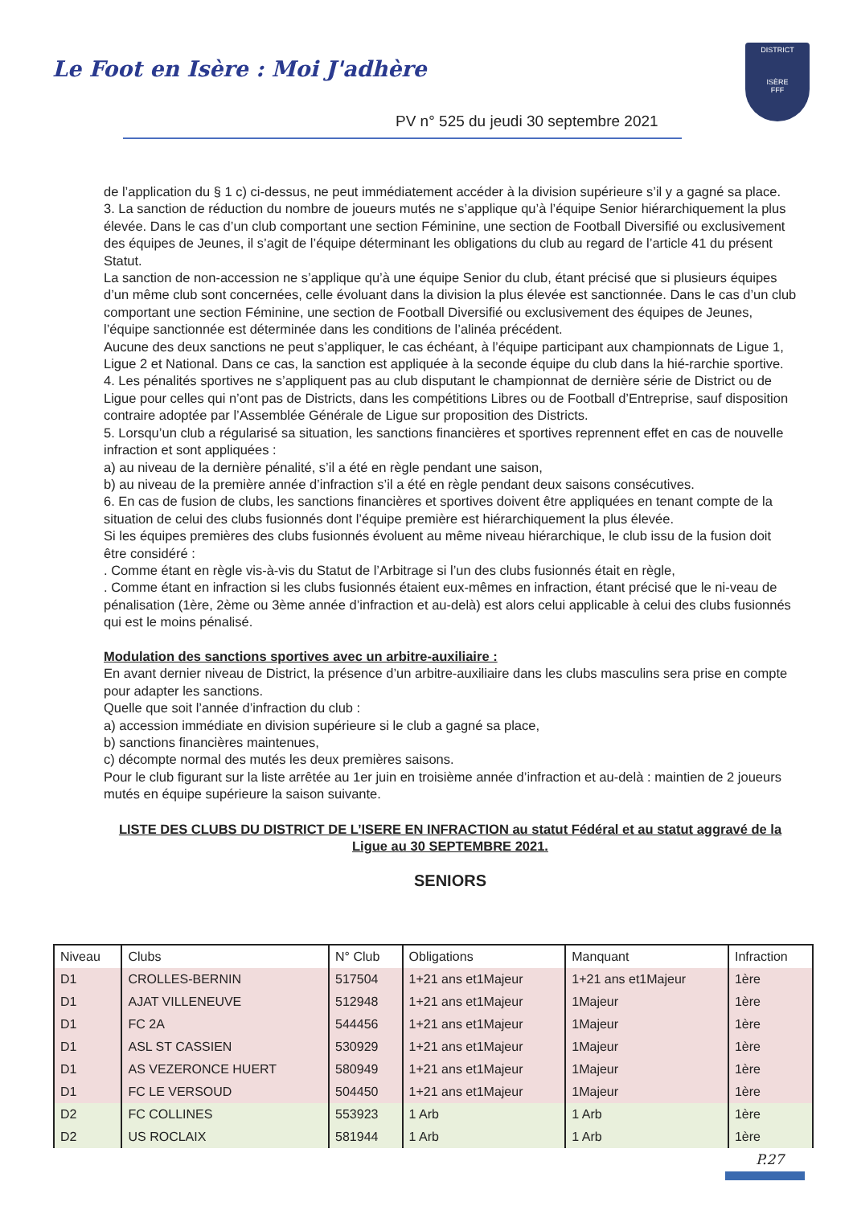Le Foot en Isère : Moi J'adhère
PV n° 525 du jeudi 30 septembre 2021
DISTRICT
ISÈRE
FFF
de l’application du § 1 c) ci-dessus, ne peut immédiatement accéder à la division supérieure s’il y a gagné sa place.
3. La sanction de réduction du nombre de joueurs mutés ne s’applique qu’à l’équipe Senior hiérarchiquement la plus élevée. Dans le cas d’un club comportant une section Féminine, une section de Football Diversifié ou exclusivement des équipes de Jeunes, il s’agit de l’équipe déterminant les obligations du club au regard de l’article 41 du présent Statut.
La sanction de non-accession ne s’applique qu’à une équipe Senior du club, étant précisé que si plusieurs équipes d’un même club sont concernées, celle évoluant dans la division la plus élevée est sanctionnée. Dans le cas d’un club comportant une section Féminine, une section de Football Diversifié ou exclusivement des équipes de Jeunes, l’équipe sanctionnée est déterminée dans les conditions de l’alinéa précédent.
Aucune des deux sanctions ne peut s’appliquer, le cas échéant, à l’équipe participant aux championnats de Ligue 1, Ligue 2 et National. Dans ce cas, la sanction est appliquée à la seconde équipe du club dans la hié-rarchie sportive.
4. Les pénalités sportives ne s’appliquent pas au club disputant le championnat de dernière série de District ou de Ligue pour celles qui n’ont pas de Districts, dans les compétitions Libres ou de Football d’Entreprise, sauf disposition contraire adoptée par l’Assemblée Générale de Ligue sur proposition des Districts.
5. Lorsqu’un club a régularisé sa situation, les sanctions financières et sportives reprennent effet en cas de nouvelle infraction et sont appliquées :
a) au niveau de la dernière pénalité, s’il a été en règle pendant une saison,
b) au niveau de la première année d’infraction s’il a été en règle pendant deux saisons consécutives.
6. En cas de fusion de clubs, les sanctions financières et sportives doivent être appliquées en tenant compte de la situation de celui des clubs fusionnés dont l’équipe première est hiérarchiquement la plus élevée.
Si les équipes premières des clubs fusionnés évoluent au même niveau hiérarchique, le club issu de la fusion doit être considéré :
. Comme étant en règle vis-à-vis du Statut de l’Arbitrage si l’un des clubs fusionnés était en règle,
. Comme étant en infraction si les clubs fusionnés étaient eux-mêmes en infraction, étant précisé que le ni-veau de pénalisation (1ère, 2ème ou 3ème année d’infraction et au-delà) est alors celui applicable à celui des clubs fusionnés qui est le moins pénalisé.
Modulation des sanctions sportives avec un arbitre-auxiliaire :
En avant dernier niveau de District, la présence d’un arbitre-auxiliaire dans les clubs masculins sera prise en compte pour adapter les sanctions.
Quelle que soit l’année d’infraction du club :
a) accession immédiate en division supérieure si le club a gagné sa place,
b) sanctions financières maintenues,
c) décompte normal des mutés les deux premières saisons.
Pour le club figurant sur la liste arrêtée au 1er juin en troisième année d’infraction et au-delà : maintien de 2 joueurs mutés en équipe supérieure la saison suivante.
LISTE DES CLUBS DU DISTRICT DE L’ISERE EN INFRACTION au statut Fédéral et au statut aggravé de la Ligue au 30 SEPTEMBRE 2021.
SENIORS
| Niveau | Clubs | N° Club | Obligations | Manquant | Infraction |
| --- | --- | --- | --- | --- | --- |
| D1 | CROLLES-BERNIN | 517504 | 1+21 ans et1Majeur | 1+21 ans et1Majeur | 1ère |
| D1 | AJAT VILLENEUVE | 512948 | 1+21 ans et1Majeur | 1Majeur | 1ère |
| D1 | FC 2A | 544456 | 1+21 ans et1Majeur | 1Majeur | 1ère |
| D1 | ASL ST CASSIEN | 530929 | 1+21 ans et1Majeur | 1Majeur | 1ère |
| D1 | AS VEZERONCE HUERT | 580949 | 1+21 ans et1Majeur | 1Majeur | 1ère |
| D1 | FC LE VERSOUD | 504450 | 1+21 ans et1Majeur | 1Majeur | 1ère |
| D2 | FC COLLINES | 553923 | 1 Arb | 1 Arb | 1ère |
| D2 | US ROCLAIX | 581944 | 1 Arb | 1 Arb | 1ère |
P.27